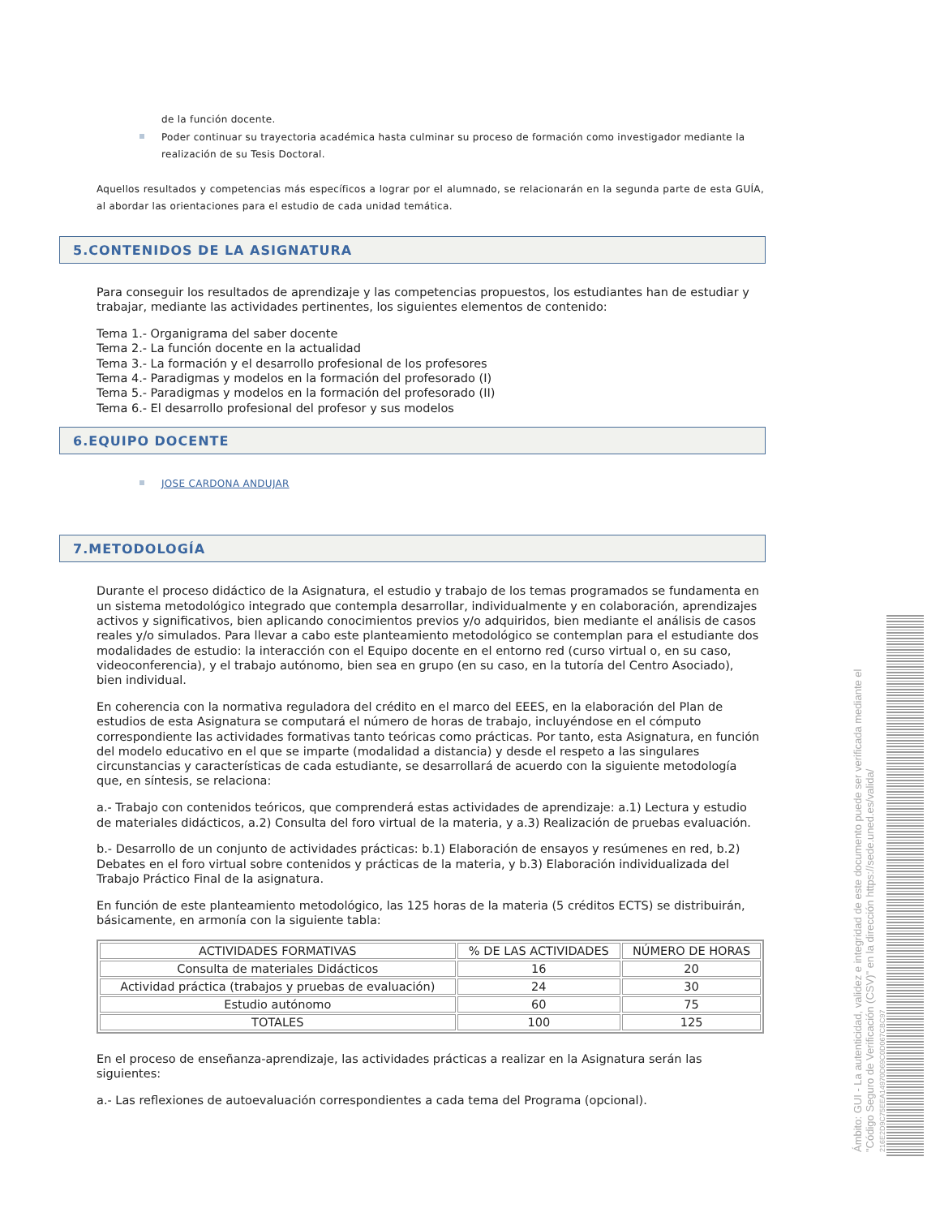de la función docente.
Poder continuar su trayectoria académica hasta culminar su proceso de formación como investigador mediante la realización de su Tesis Doctoral.
Aquellos resultados y competencias más específicos a lograr por el alumnado, se relacionarán en la segunda parte de esta GUÍA, al abordar las orientaciones para el estudio de cada unidad temática.
5.CONTENIDOS DE LA ASIGNATURA
Para conseguir los resultados de aprendizaje y las competencias propuestos, los estudiantes han de estudiar y trabajar, mediante las actividades pertinentes, los siguientes elementos de contenido:
Tema 1.- Organigrama del saber docente
Tema 2.- La función docente en la actualidad
Tema 3.- La formación y el desarrollo profesional de los profesores
Tema 4.- Paradigmas y modelos en la formación del profesorado (I)
Tema 5.- Paradigmas y modelos en la formación del profesorado (II)
Tema 6.- El desarrollo profesional del profesor y sus modelos
6.EQUIPO DOCENTE
JOSE CARDONA ANDUJAR
7.METODOLOGÍA
Durante el proceso didáctico de la Asignatura, el estudio y trabajo de los temas programados se fundamenta en un sistema metodológico integrado que contempla desarrollar, individualmente y en colaboración, aprendizajes activos y significativos, bien aplicando conocimientos previos y/o adquiridos, bien mediante el análisis de casos reales y/o simulados. Para llevar a cabo este planteamiento metodológico se contemplan para el estudiante dos modalidades de estudio: la interacción con el Equipo docente en el entorno red (curso virtual o, en su caso, videoconferencia), y el trabajo autónomo, bien sea en grupo (en su caso, en la tutoría del Centro Asociado), bien individual.
En coherencia con la normativa reguladora del crédito en el marco del EEES, en la elaboración del Plan de estudios de esta Asignatura se computará el número de horas de trabajo, incluyéndose en el cómputo correspondiente las actividades formativas tanto teóricas como prácticas. Por tanto, esta Asignatura, en función del modelo educativo en el que se imparte (modalidad a distancia) y desde el respeto a las singulares circunstancias y características de cada estudiante, se desarrollará de acuerdo con la siguiente metodología que, en síntesis, se relaciona:
a.- Trabajo con contenidos teóricos, que comprenderá estas actividades de aprendizaje: a.1) Lectura y estudio de materiales didácticos, a.2) Consulta del foro virtual de la materia, y a.3) Realización de pruebas evaluación.
b.- Desarrollo de un conjunto de actividades prácticas: b.1) Elaboración de ensayos y resúmenes en red, b.2) Debates en el foro virtual sobre contenidos y prácticas de la materia, y b.3) Elaboración individualizada del Trabajo Práctico Final de la asignatura.
En función de este planteamiento metodológico, las 125 horas de la materia (5 créditos ECTS) se distribuirán, básicamente, en armonía con la siguiente tabla:
| ACTIVIDADES FORMATIVAS | % DE LAS ACTIVIDADES | NÚMERO DE HORAS |
| Consulta de materiales Didácticos | 16 | 20 |
| Actividad práctica (trabajos y pruebas de evaluación) | 24 | 30 |
| Estudio autónomo | 60 | 75 |
| TOTALES | 100 | 125 |
En el proceso de enseñanza-aprendizaje, las actividades prácticas a realizar en la Asignatura serán las siguientes:
a.- Las reflexiones de autoevaluación correspondientes a cada tema del Programa (opcional).
Ámbito: GUI - La autenticidad, validez e integridad de este documento puede ser verificada mediante el "Código Seguro de Verificación (CSV)" en la dirección https://sede.uned.es/valida/ 216E2D9C75EEA14970D69C0D067CBC97